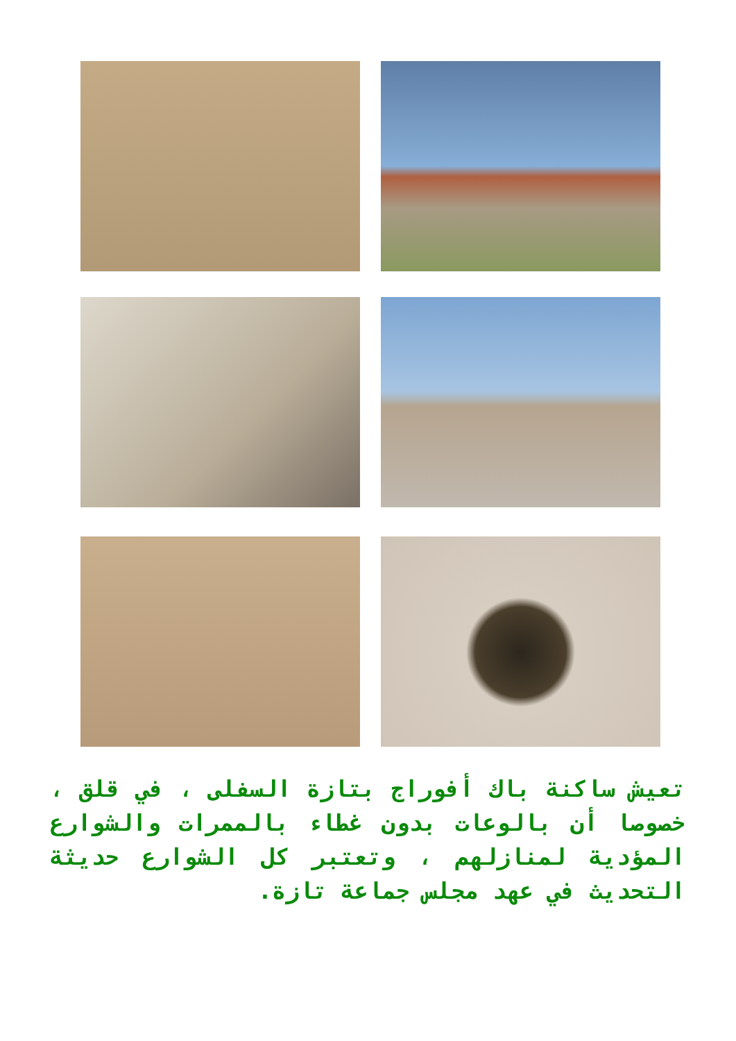تعيش ساكنة باك أفوراج بتازة السفلى ، في قلق ، خصوصا أن بالوعات بدون غطاء بالممرات والشوارع المؤدية لمنازلهم ، وتعتبر كل الشوارع حديثة التحديث في عهد مجلس جماعة تازة.